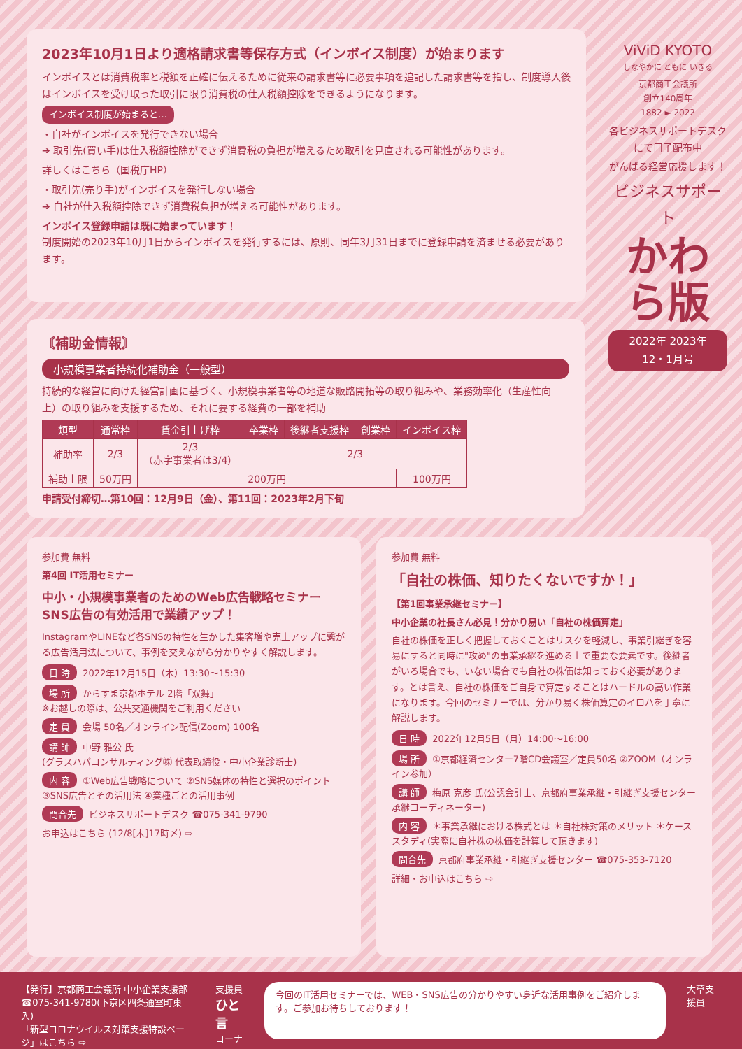2023年10月1日より適格請求書等保存方式（インボイス制度）が始まります
インボイスとは消費税率と税額を正確に伝えるために従来の請求書等に必要事項を追記した請求書等を指し、制度導入後はインボイスを受け取った取引に限り消費税の仕入税額控除をできるようになります。
インボイス制度が始まると…
・自社がインボイスを発行できない場合
➔ 取引先(買い手)は仕入税額控除ができず消費税の負担が増えるため取引を見直される可能性があります。
詳しくはこちら（国税庁HP）
・取引先(売り手)がインボイスを発行しない場合
➔ 自社が仕入税額控除できず消費税負担が増える可能性があります。
インボイス登録申請は既に始まっています！
制度開始の2023年10月1日からインボイスを発行するには、原則、同年3月31日までに登録申請を済ませる必要があります。
ViViD KYOTO
しなやかに ともに いきる
京都商工会議所
創立140周年
1882 ► 2022
各ビジネスサポートデスクにて冊子配布中
がんばる経営応援します！
ビジネスサポート
かわら版
2022年 2023年
12・1月号
〘補助金情報〙
小規模事業者持続化補助金（一般型）
持続的な経営に向けた経営計画に基づく、小規模事業者等の地道な販路開拓等の取り組みや、業務効率化（生産性向上）の取り組みを支援するため、それに要する経費の一部を補助
| 類型 | 通常枠 | 賃金引上げ枠 | 卒業枠 | 後継者支援枠 | 創業枠 | インボイス枠 |
| --- | --- | --- | --- | --- | --- | --- |
| 補助率 | 2/3 | 2/3 （赤字事業者は3/4） | 2/3 | | | |
| 補助上限 | 50万円 | 200万円 | | | | 100万円 |
申請受付締切…第10回：12月9日（金）、第11回：2023年2月下旬
参加費 無料
第4回 IT活用セミナー
中小・小規模事業者のためのWeb広告戦略セミナー
SNS広告の有効活用で業績アップ！
InstagramやLINEなど各SNSの特性を生かした集客増や売上アップに繋がる広告活用法について、事例を交えながら分かりやすく解説します。
日 時 2022年12月15日（木）13:30～15:30
場 所 からすま京都ホテル 2階「双舞」
※お越しの際は、公共交通機関をご利用ください
定 員 会場 50名／オンライン配信(Zoom) 100名
講 師 中野 雅公 氏
(グラスハパコンサルティング㈱ 代表取締役・中小企業診断士)
内 容 ①Web広告戦略について ②SNS媒体の特性と選択のポイント ③SNS広告とその活用法 ④業種ごとの活用事例
問合先 ビジネスサポートデスク ☎075-341-9790
お申込はこちら (12/8[木]17時〆) ⇨
参加費 無料
「自社の株価、知りたくないですか！」
【第1回事業承継セミナー】
中小企業の社長さん必見！分かり易い「自社の株価算定」
自社の株価を正しく把握しておくことはリスクを軽減し、事業引継ぎを容易にすると同時に"攻め"の事業承継を進める上で重要な要素です。後継者がいる場合でも、いない場合でも自社の株価は知っておく必要があります。とは言え、自社の株価をご自身で算定することはハードルの高い作業になります。今回のセミナーでは、分かり易く株価算定のイロハを丁寧に解説します。
日 時 2022年12月5日（月）14:00～16:00
場 所 ①京都経済センター7階CD会議室／定員50名 ②ZOOM（オンライン参加）
講 師 梅原 克彦 氏(公認会計士、京都府事業承継・引継ぎ支援センター 承継コーディネーター)
内 容 ＊事業承継における株式とは ＊自社株対策のメリット ＊ケーススタディ(実際に自社株の株価を計算して頂きます)
問合先 京都府事業承継・引継ぎ支援センター ☎075-353-7120
詳細・お申込はこちら ⇨
【発行】京都商工会議所 中小企業支援部
☎075-341-9780(下京区四条通室町東入)
「新型コロナウイルス対策支援特設ページ」はこちら ⇨
支援員
ひと言
コーナー
今回のIT活用セミナーでは、WEB・SNS広告の分かりやすい身近な活用事例をご紹介します。ご参加お待ちしております！
大草支援員